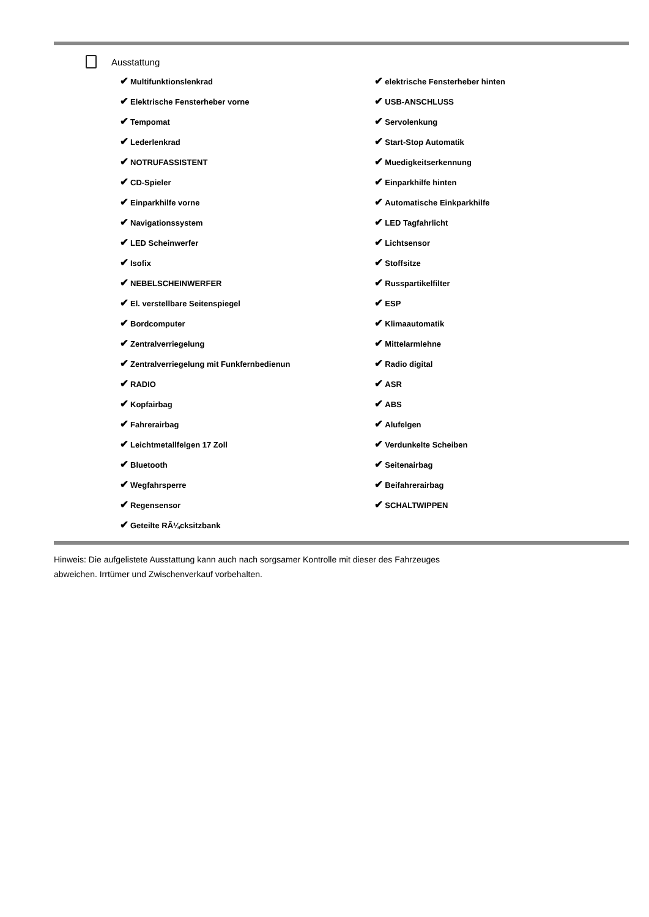Ausstattung
| ✔ Multifunktionslenkrad | ✔ elektrische Fensterheber hinten |
| ✔ Elektrische Fensterheber vorne | ✔ USB-ANSCHLUSS |
| ✔ Tempomat | ✔ Servolenkung |
| ✔ Lederlenkrad | ✔ Start-Stop Automatik |
| ✔ NOTRUFASSISTENT | ✔ Muedigkeitserkennung |
| ✔ CD-Spieler | ✔ Einparkhilfe hinten |
| ✔ Einparkhilfe vorne | ✔ Automatische Einkparkhilfe |
| ✔ Navigationssystem | ✔ LED Tagfahrlicht |
| ✔ LED Scheinwerfer | ✔ Lichtsensor |
| ✔ Isofix | ✔ Stoffsitze |
| ✔ NEBELSCHEINWERFER | ✔ Russpartikelfilter |
| ✔ El. verstellbare Seitenspiegel | ✔ ESP |
| ✔ Bordcomputer | ✔ Klimaautomatik |
| ✔ Zentralverriegelung | ✔ Mittelarmlehne |
| ✔ Zentralverriegelung mit Funkfernbedienun | ✔ Radio digital |
| ✔ RADIO | ✔ ASR |
| ✔ Kopfairbag | ✔ ABS |
| ✔ Fahrerairbag | ✔ Alufelgen |
| ✔ Leichtmetallfelgen 17 Zoll | ✔ Verdunkelte Scheiben |
| ✔ Bluetooth | ✔ Seitenairbag |
| ✔ Wegfahrsperre | ✔ Beifahrerairbag |
| ✔ Regensensor | ✔ SCHALTWIPPEN |
| ✔ Geteilte RÃ¼cksitzbank | |
Hinweis: Die aufgelistete Ausstattung kann auch nach sorgsamer Kontrolle mit dieser des Fahrzeuges
abweichen. Irrtümer und Zwischenverkauf vorbehalten.